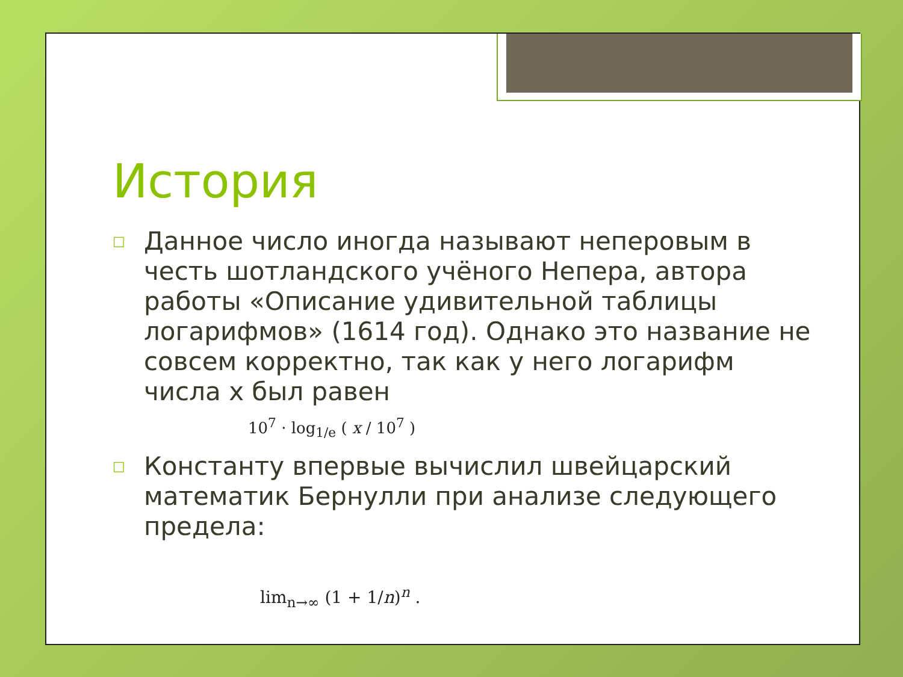История
□ Данное число иногда называют неперовым в честь шотландского учёного Непера, автора работы «Описание удивительной таблицы логарифмов» (1614 год). Однако это название не совсем корректно, так как у него логарифм числа x был равен
10<sup>7</sup> · log<sub>1/e</sub> ( x / 10<sup>7</sup> )
□ Константу впервые вычислил швейцарский математик Бернулли при анализе следующего предела:
lim<sub>n→∞</sub> (1 + 1/n)<sup>n</sup> .